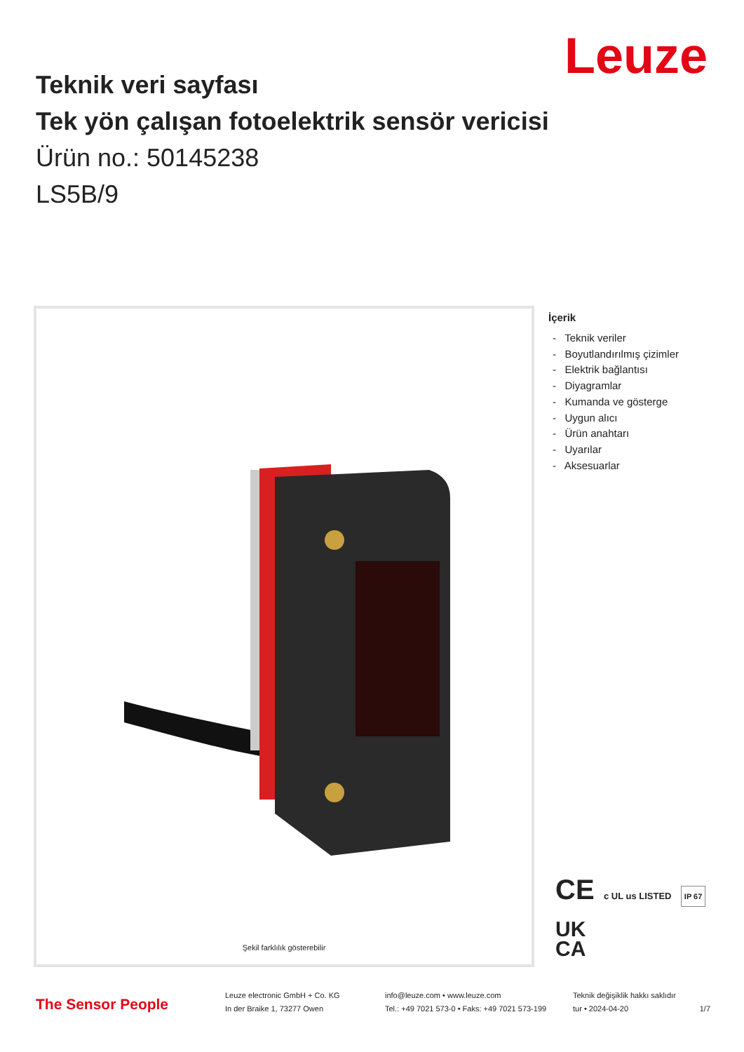Leuze
Teknik veri sayfası
Tek yön çalışan fotoelektrik sensör vericisi
Ürün no.: 50145238
LS5B/9
Şekil farklılık gösterebilir
İçerik
- Teknik veriler
- Boyutlandırılmış çizimler
- Elektrik bağlantısı
- Diyagramlar
- Kumanda ve gösterge
- Uygun alıcı
- Ürün anahtarı
- Uyarılar
- Aksesuarlar
CE c UL us LISTED IP 67
UK
CA
The Sensor People
Leuze electronic GmbH + Co. KG
In der Braike 1, 73277 Owen
info@leuze.com • www.leuze.com
Tel.: +49 7021 573-0 • Faks: +49 7021 573-199
Teknik değişiklik hakkı saklıdır
tur • 2024-04-20
1/7